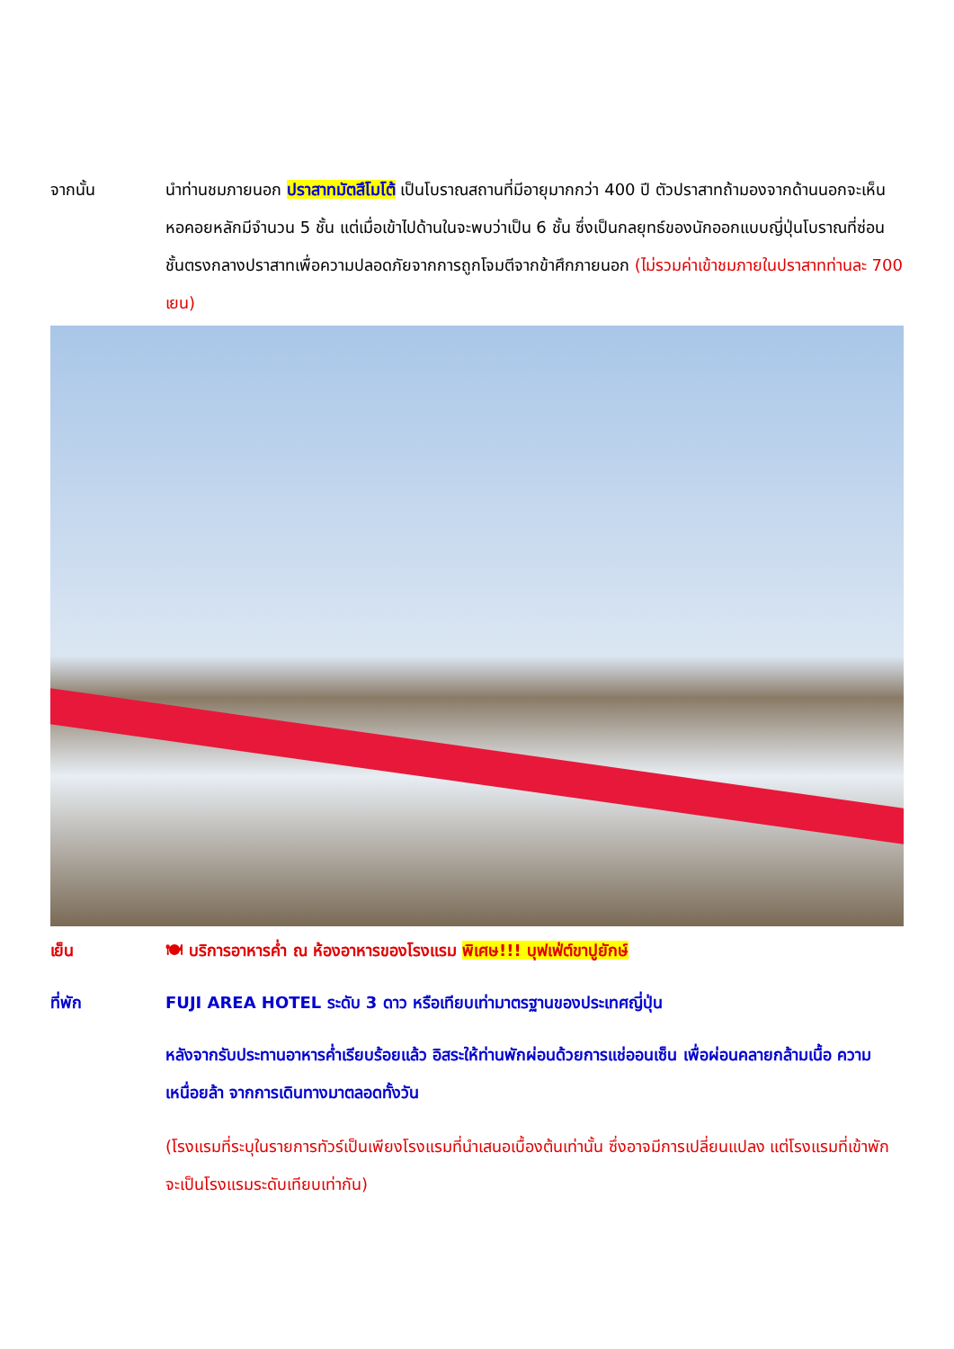จากนั้น นำท่านชมภายนอก ปราสาทมัตสึโมโต้ เป็นโบราณสถานที่มีอายุมากกว่า 400 ปี ตัวปราสาทถ้ามองจากด้านนอกจะเห็นหอคอยหลักมีจำนวน 5 ชั้น แต่เมื่อเข้าไปด้านในจะพบว่าเป็น 6 ชั้น ซึ่งเป็นกลยุทธ์ของนักออกแบบญี่ปุ่นโบราณที่ซ่อนชั้นตรงกลางปราสาทเพื่อความปลอดภัยจากการถูกโจมตีจากข้าศึกภายนอก (ไม่รวมค่าเข้าชมภายในปราสาทท่านละ 700 เยน)
เย็น 🍽 บริการอาหารค่ำ ณ ห้องอาหารของโรงแรม พิเศษ!!! บุฟเฟ่ต์ขาปูยักษ์
ที่พัก FUJI AREA HOTEL ระดับ 3 ดาว หรือเทียบเท่ามาตรฐานของประเทศญี่ปุ่น
หลังจากรับประทานอาหารค่ำเรียบร้อยแล้ว อิสระให้ท่านพักผ่อนด้วยการแช่ออนเซ็น เพื่อผ่อนคลายกล้ามเนื้อ ความเหนื่อยล้า จากการเดินทางมาตลอดทั้งวัน
(โรงแรมที่ระบุในรายการทัวร์เป็นเพียงโรงแรมที่นำเสนอเบื้องต้นเท่านั้น ซึ่งอาจมีการเปลี่ยนแปลง แต่โรงแรมที่เข้าพักจะเป็นโรงแรมระดับเทียบเท่ากัน)